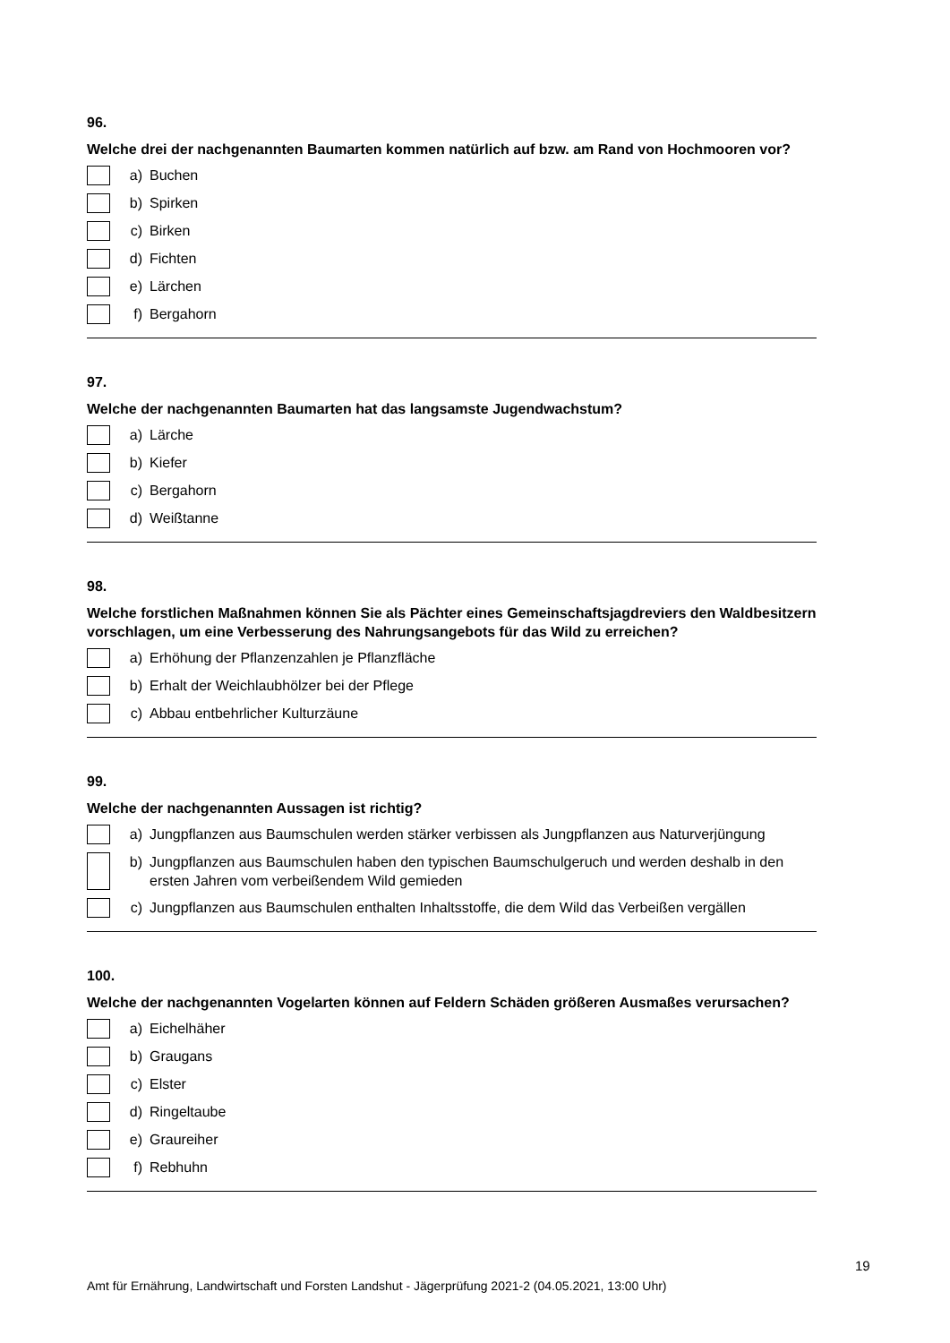96.
Welche drei der nachgenannten Baumarten kommen natürlich auf bzw. am Rand von Hochmooren vor?
a) Buchen
b) Spirken
c) Birken
d) Fichten
e) Lärchen
f) Bergahorn
97.
Welche der nachgenannten Baumarten hat das langsamste Jugendwachstum?
a) Lärche
b) Kiefer
c) Bergahorn
d) Weißtanne
98.
Welche forstlichen Maßnahmen können Sie als Pächter eines Gemeinschaftsjagdreviers den Waldbesitzern vorschlagen, um eine Verbesserung des Nahrungsangebots für das Wild zu erreichen?
a) Erhöhung der Pflanzenzahlen je Pflanzfläche
b) Erhalt der Weichlaubhölzer bei der Pflege
c) Abbau entbehrlicher Kulturzäune
99.
Welche der nachgenannten Aussagen ist richtig?
a) Jungpflanzen aus Baumschulen werden stärker verbissen als Jungpflanzen aus Naturverjüngung
b) Jungpflanzen aus Baumschulen haben den typischen Baumschulgeruch und werden deshalb in den ersten Jahren vom verbeißendem Wild gemieden
c) Jungpflanzen aus Baumschulen enthalten Inhaltsstoffe, die dem Wild das Verbeißen vergällen
100.
Welche der nachgenannten Vogelarten können auf Feldern Schäden größeren Ausmaßes verursachen?
a) Eichelhäher
b) Graugans
c) Elster
d) Ringeltaube
e) Graureiher
f) Rebhuhn
19
Amt für Ernährung, Landwirtschaft und Forsten Landshut - Jägerprüfung 2021-2 (04.05.2021, 13:00 Uhr)